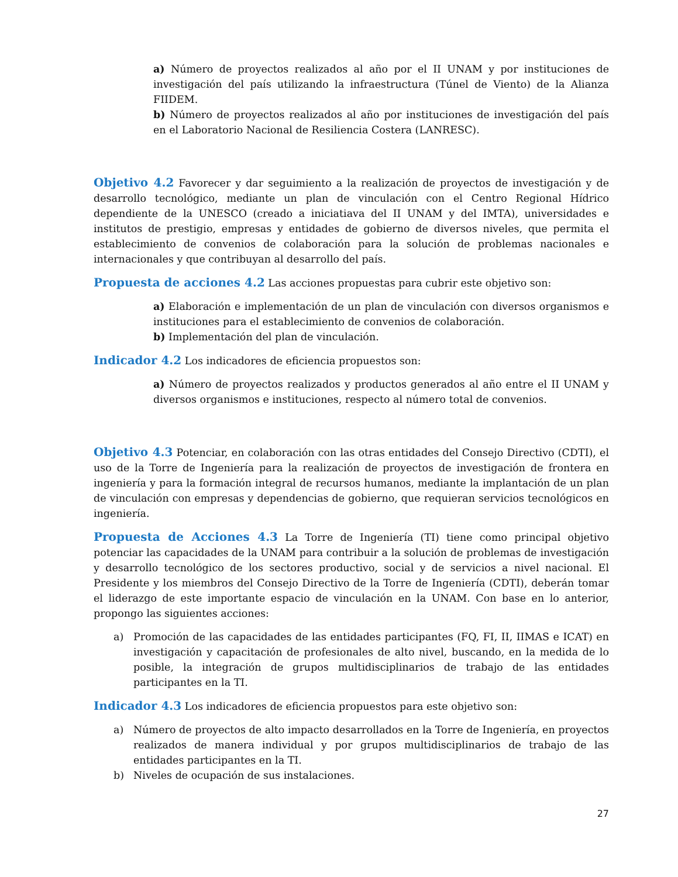a) Número de proyectos realizados al año por el II UNAM y por instituciones de investigación del país utilizando la infraestructura (Túnel de Viento) de la Alianza FIIDEM.
b) Número de proyectos realizados al año por instituciones de investigación del país en el Laboratorio Nacional de Resiliencia Costera (LANRESC).
Objetivo 4.2 Favorecer y dar seguimiento a la realización de proyectos de investigación y de desarrollo tecnológico, mediante un plan de vinculación con el Centro Regional Hídrico dependiente de la UNESCO (creado a iniciatiava del II UNAM y del IMTA), universidades e institutos de prestigio, empresas y entidades de gobierno de diversos niveles, que permita el establecimiento de convenios de colaboración para la solución de problemas nacionales e internacionales y que contribuyan al desarrollo del país.
Propuesta de acciones 4.2 Las acciones propuestas para cubrir este objetivo son:
a) Elaboración e implementación de un plan de vinculación con diversos organismos e instituciones para el establecimiento de convenios de colaboración.
b) Implementación del plan de vinculación.
Indicador 4.2 Los indicadores de eficiencia propuestos son:
a) Número de proyectos realizados y productos generados al año entre el II UNAM y diversos organismos e instituciones, respecto al número total de convenios.
Objetivo 4.3 Potenciar, en colaboración con las otras entidades del Consejo Directivo (CDTI), el uso de la Torre de Ingeniería para la realización de proyectos de investigación de frontera en ingeniería y para la formación integral de recursos humanos, mediante la implantación de un plan de vinculación con empresas y dependencias de gobierno, que requieran servicios tecnológicos en ingeniería.
Propuesta de Acciones 4.3 La Torre de Ingeniería (TI) tiene como principal objetivo potenciar las capacidades de la UNAM para contribuir a la solución de problemas de investigación y desarrollo tecnológico de los sectores productivo, social y de servicios a nivel nacional. El Presidente y los miembros del Consejo Directivo de la Torre de Ingeniería (CDTI), deberán tomar el liderazgo de este importante espacio de vinculación en la UNAM. Con base en lo anterior, propongo las siguientes acciones:
a) Promoción de las capacidades de las entidades participantes (FQ, FI, II, IIMAS e ICAT) en investigación y capacitación de profesionales de alto nivel, buscando, en la medida de lo posible, la integración de grupos multidisciplinarios de trabajo de las entidades participantes en la TI.
Indicador 4.3 Los indicadores de eficiencia propuestos para este objetivo son:
a) Número de proyectos de alto impacto desarrollados en la Torre de Ingeniería, en proyectos realizados de manera individual y por grupos multidisciplinarios de trabajo de las entidades participantes en la TI.
b) Niveles de ocupación de sus instalaciones.
27